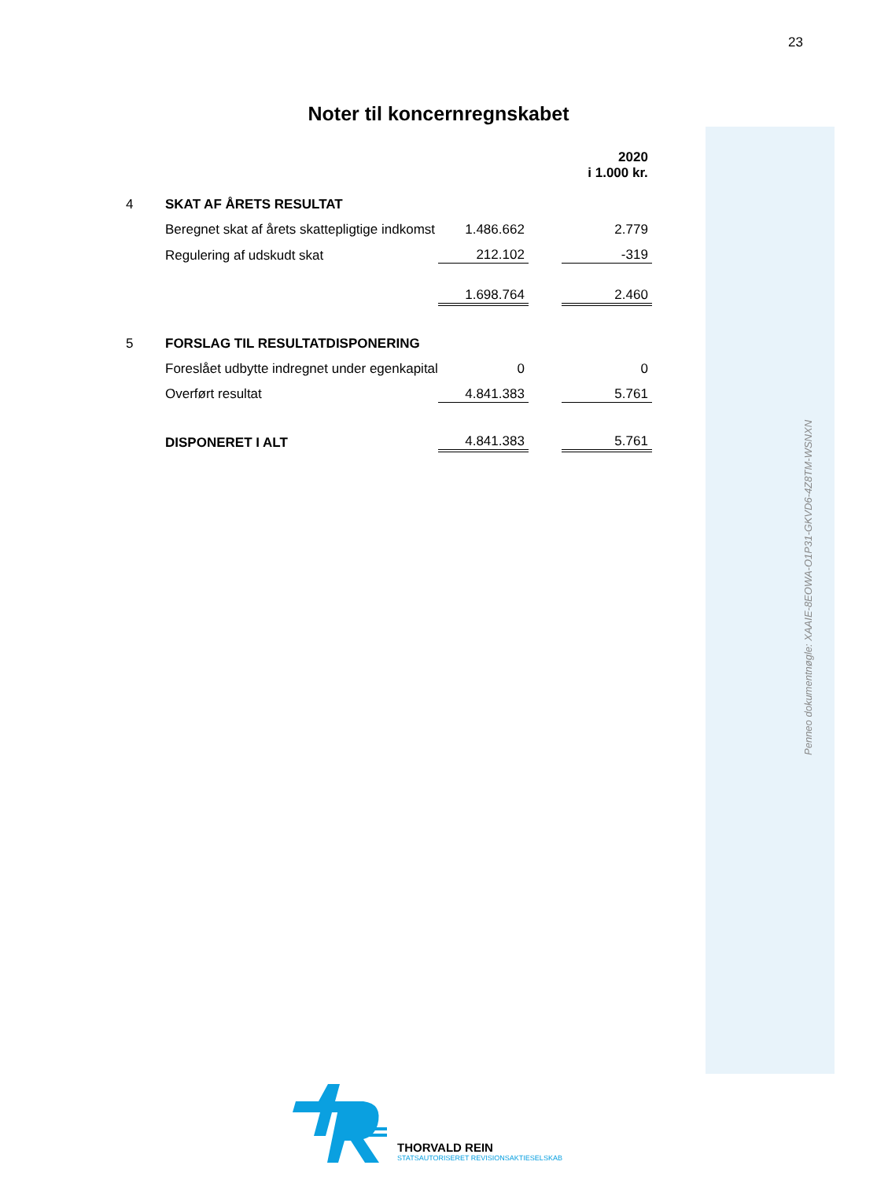23
Noter til koncernregnskabet
| | | | | 2020 i 1.000 kr. |
| 4 | SKAT AF ÅRETS RESULTAT | | | |
| | Beregnet skat af årets skattepligtige indkomst | 1.486.662 | | 2.779 |
| | Regulering af udskudt skat | 212.102 | | -319 |
| | | 1.698.764 | | 2.460 |
| 5 | FORSLAG TIL RESULTATDISPONERING | | | |
| | Foreslået udbytte indregnet under egenkapital | 0 | | 0 |
| | Overført resultat | 4.841.383 | | 5.761 |
| | DISPONERET I ALT | 4.841.383 | | 5.761 |
Penneo dokumentnøgle: XAAIE-8EOWA-O1P31-GKVD6-4Z8TM-WSNXN
THORVALD REIN
STATSAUTORISERET REVISIONSAKTIESELSKAB